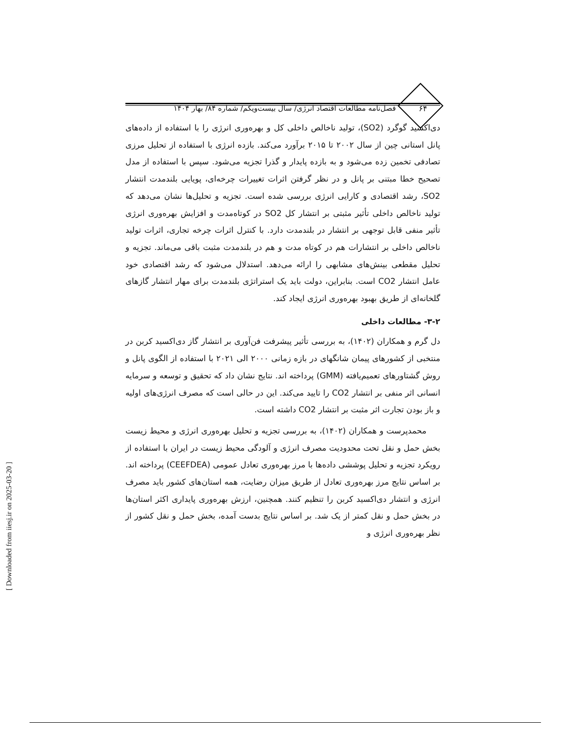۶۴
فصل‌نامه مطالعات اقتصاد انرژی/ سال بیست‌ویکم/ شماره ۸۴/ بهار ۱۴۰۴
دی‌اکسید گوگرد (SO2)، تولید ناخالص داخلی کل و بهره‌وری انرژی را با استفاده از داده‌های پانل استانی چین از سال ۲۰۰۲ تا ۲۰۱۵ برآورد می‌کند. بازده انرژی با استفاده از تحلیل مرزی تصادفی تخمین زده می‌شود و به بازده پایدار و گذرا تجزیه می‌شود. سپس با استفاده از مدل تصحیح خطا مبتنی بر پانل و در نظر گرفتن اثرات تغییرات چرخه‌ای، پویایی بلندمدت انتشار SO2، رشد اقتصادی و کارایی انرژی بررسی شده است. تجزیه و تحلیل‌ها نشان می‌دهد که تولید ناخالص داخلی تأثیر مثبتی بر انتشار کل SO2 در کوتاه‌مدت و افزایش بهره‌وری انرژی تأثیر منفی قابل توجهی بر انتشار در بلندمدت دارد. با کنترل اثرات چرخه تجاری، اثرات تولید ناخالص داخلی بر انتشارات هم در کوتاه مدت و هم در بلندمدت مثبت باقی می‌ماند. تجزیه و تحلیل مقطعی بینش‌های مشابهی را ارائه می‌دهد. استدلال می‌شود که رشد اقتصادی خود عامل انتشار CO2 است. بنابراین، دولت باید یک استراتژی بلندمدت برای مهار انتشار گازهای گلخانه‌ای از طریق بهبود بهره‌وری انرژی ایجاد کند.
۳-۲- مطالعات داخلی
دل گرم و همکاران (۱۴۰۲)، به بررسی تأثیر پیشرفت فن‌آوری بر انتشار گاز دی‌اکسید کربن در منتخبی از کشورهای پیمان شانگهای در بازه زمانی ۲۰۰۰ الی ۲۰۲۱ با استفاده از الگوی پانل و روش گشتاورهای تعمیم‌یافته (GMM) پرداخته اند. نتایج نشان داد که تحقیق و توسعه و سرمایه انسانی اثر منفی بر انتشار CO2 را تایید می‌کند. این در حالی است که مصرف انرژی‌های اولیه و باز بودن تجارت اثر مثبت بر انتشار CO2 داشته است.
محمدپرست و همکاران (۱۴۰۲)، به بررسی تجزیه و تحلیل بهره‌وری انرژی و محیط زیست بخش حمل و نقل تحت محدودیت مصرف انرژی و آلودگی محیط زیست در ایران با استفاده از رویکرد تجزیه و تحلیل پوششی داده‌ها با مرز بهره‌وری تعادل عمومی (CEEFDEA) پرداخته اند. بر اساس نتایج مرز بهره‌وری تعادل از طریق میزان رضایت، همه استان‌های کشور باید مصرف انرژی و انتشار دی‌اکسید کربن را تنظیم کنند. همچنین، ارزش بهره‌وری پایداری اکثر استان‌ها در بخش حمل و نقل کمتر از یک شد. بر اساس نتایج بدست آمده، بخش حمل و نقل کشور از نظر بهره‌وری انرژی و
[ Downloaded from iiesj.ir on 2025-03-20 ]